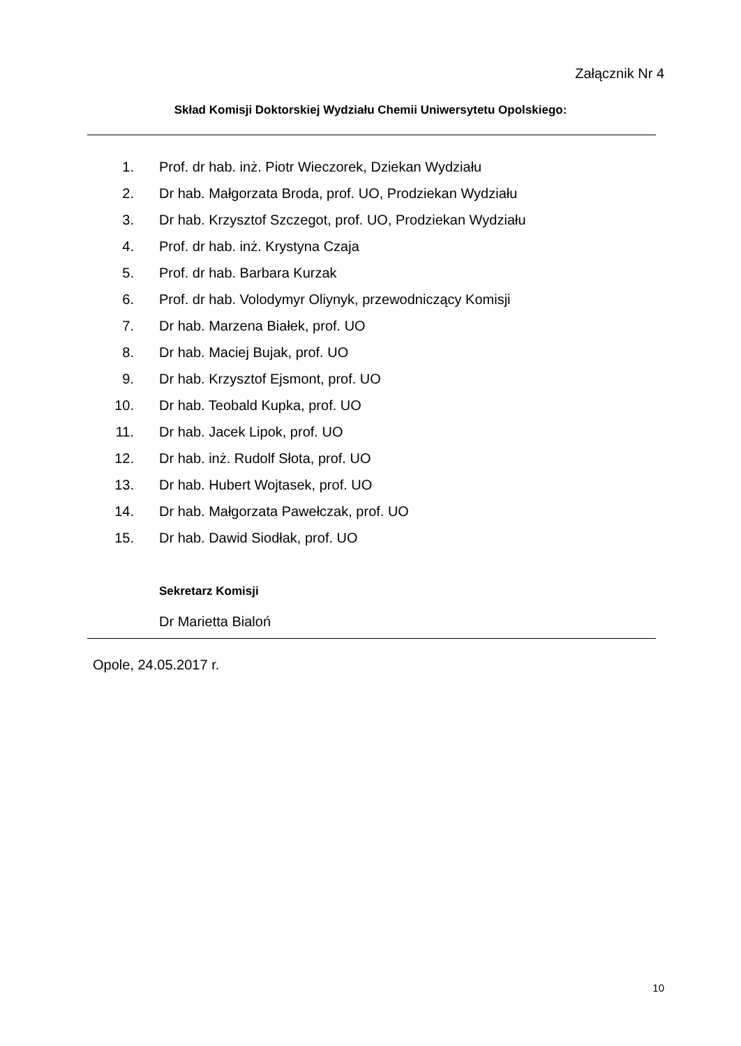Załącznik Nr 4
Skład Komisji Doktorskiej Wydziału Chemii Uniwersytetu Opolskiego:
1. Prof. dr hab. inż. Piotr Wieczorek, Dziekan Wydziału
2. Dr hab. Małgorzata Broda, prof. UO, Prodziekan Wydziału
3. Dr hab. Krzysztof Szczegot, prof. UO, Prodziekan Wydziału
4. Prof. dr hab. inż. Krystyna Czaja
5. Prof. dr hab. Barbara Kurzak
6. Prof. dr hab. Volodymyr Oliynyk, przewodniczący Komisji
7. Dr hab. Marzena Białek, prof. UO
8. Dr hab. Maciej Bujak, prof. UO
9. Dr hab. Krzysztof Ejsmont, prof. UO
10. Dr hab. Teobald Kupka, prof. UO
11. Dr hab. Jacek Lipok, prof. UO
12. Dr hab. inż. Rudolf Słota, prof. UO
13. Dr hab. Hubert Wojtasek, prof. UO
14. Dr hab. Małgorzata Pawełczak, prof. UO
15. Dr hab. Dawid Siodłak, prof. UO
Sekretarz Komisji
Dr Marietta Bialoń
Opole, 24.05.2017 r.
10